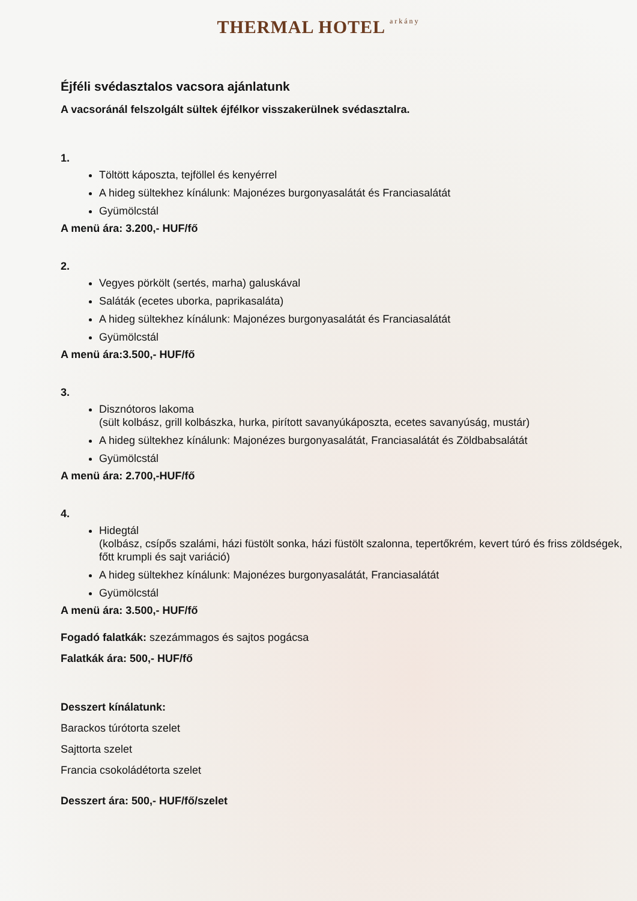THERMAL HOTEL arkány
Éjféli svédasztalos vacsora ajánlatunk
A vacsoránál felszolgált sültek éjfélkor visszakerülnek svédasztalra.
1.
Töltött káposzta, tejföllel és kenyérrel
A hideg sültekhez kínálunk: Majonézes burgonyasalátát és Franciasalátát
Gyümölcstál
A menü ára: 3.200,- HUF/fő
2.
Vegyes pörkölt (sertés, marha) galuskával
Saláták (ecetes uborka, paprikasaláta)
A hideg sültekhez kínálunk: Majonézes burgonyasalátát és Franciasalátát
Gyümölcstál
A menü ára:3.500,- HUF/fő
3.
Disznótoros lakoma
(sült kolbász, grill kolbászka, hurka, pirított savanyúkáposzta, ecetes savanyúság, mustár)
A hideg sültekhez kínálunk: Majonézes burgonyasalátát, Franciasalátát és Zöldbabsalátát
Gyümölcstál
A menü ára: 2.700,-HUF/fő
4.
Hidegtál
(kolbász, csípős szalámi, házi füstölt sonka, házi füstölt szalonna, tepertőkrém, kevert túró és friss zöldségek, főtt krumpli és sajt variáció)
A hideg sültekhez kínálunk: Majonézes burgonyasalátát, Franciasalátát
Gyümölcstál
A menü ára: 3.500,- HUF/fő
Fogadó falatkák: szezámmagos és sajtos pogácsa
Falatkák ára: 500,- HUF/fő
Desszert kínálatunk:
Barackos túrótorta szelet
Sajttorta szelet
Francia csokoládétorta szelet
Desszert ára: 500,- HUF/fő/szelet